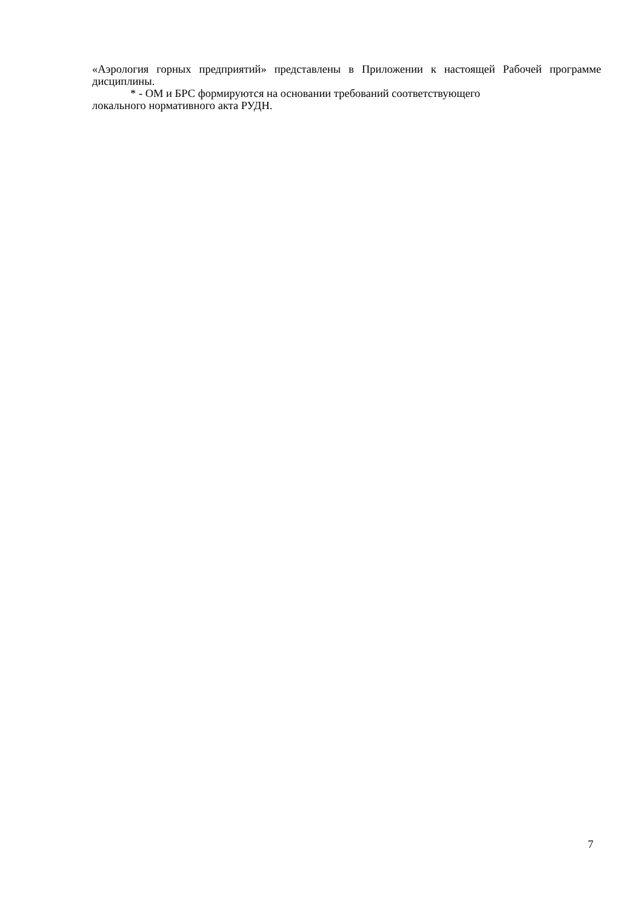«Аэрология горных предприятий» представлены в Приложении к настоящей Рабочей программе дисциплины.
* - ОМ и БРС формируются на основании требований соответствующего
локального нормативного акта РУДН.
7